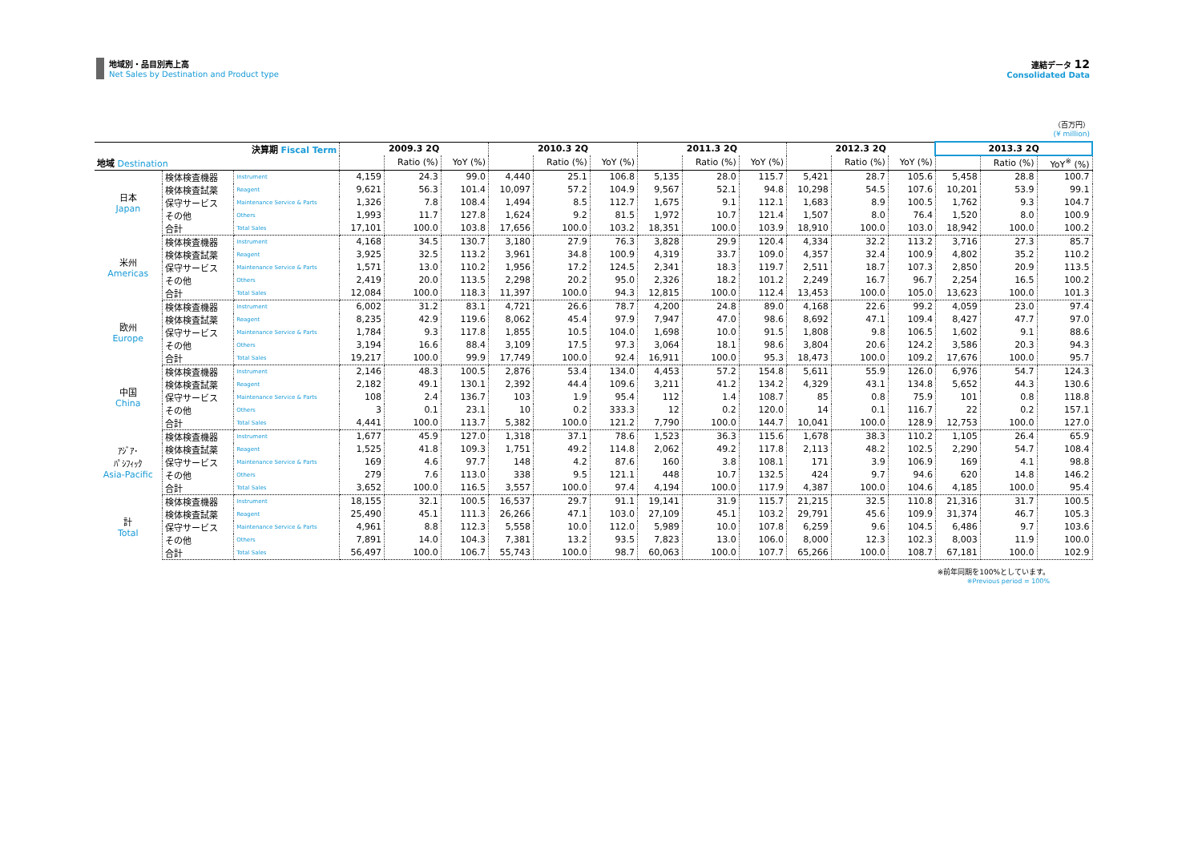地域別・品目別売上高
Net Sales by Destination and Product type
連結データ 12
Consolidated Data
（百万円）
(¥ million)
| 決算期 Fiscal Term | | | 2009.3 2Q | | | 2010.3 2Q | | | 2011.3 2Q | | | 2012.3 2Q | | | 2013.3 2Q | | |
| --- | --- | --- | --- | --- | --- | --- | --- | --- | --- | --- | --- | --- | --- | --- | --- | --- | --- |
| 地域 Destination | | | | Ratio (%) | YoY (%) | | Ratio (%) | YoY (%) | | Ratio (%) | YoY (%) | | Ratio (%) | YoY (%) | | Ratio (%) | YoY<sup>※</sup> (%) |
| 日本 Japan | 検体検査機器 | Instrument | 4,159 | 24.3 | 99.0 | 4,440 | 25.1 | 106.8 | 5,135 | 28.0 | 115.7 | 5,421 | 28.7 | 105.6 | 5,458 | 28.8 | 100.7 |
| | 検体検査試薬 | Reagent | 9,621 | 56.3 | 101.4 | 10,097 | 57.2 | 104.9 | 9,567 | 52.1 | 94.8 | 10,298 | 54.5 | 107.6 | 10,201 | 53.9 | 99.1 |
| | 保守サービス | Maintenance Service & Parts | 1,326 | 7.8 | 108.4 | 1,494 | 8.5 | 112.7 | 1,675 | 9.1 | 112.1 | 1,683 | 8.9 | 100.5 | 1,762 | 9.3 | 104.7 |
| | その他 | Others | 1,993 | 11.7 | 127.8 | 1,624 | 9.2 | 81.5 | 1,972 | 10.7 | 121.4 | 1,507 | 8.0 | 76.4 | 1,520 | 8.0 | 100.9 |
| | 合計 | Total Sales | 17,101 | 100.0 | 103.8 | 17,656 | 100.0 | 103.2 | 18,351 | 100.0 | 103.9 | 18,910 | 100.0 | 103.0 | 18,942 | 100.0 | 100.2 |
| 米州 Americas | 検体検査機器 | Instrument | 4,168 | 34.5 | 130.7 | 3,180 | 27.9 | 76.3 | 3,828 | 29.9 | 120.4 | 4,334 | 32.2 | 113.2 | 3,716 | 27.3 | 85.7 |
| | 検体検査試薬 | Reagent | 3,925 | 32.5 | 113.2 | 3,961 | 34.8 | 100.9 | 4,319 | 33.7 | 109.0 | 4,357 | 32.4 | 100.9 | 4,802 | 35.2 | 110.2 |
| | 保守サービス | Maintenance Service & Parts | 1,571 | 13.0 | 110.2 | 1,956 | 17.2 | 124.5 | 2,341 | 18.3 | 119.7 | 2,511 | 18.7 | 107.3 | 2,850 | 20.9 | 113.5 |
| | その他 | Others | 2,419 | 20.0 | 113.5 | 2,298 | 20.2 | 95.0 | 2,326 | 18.2 | 101.2 | 2,249 | 16.7 | 96.7 | 2,254 | 16.5 | 100.2 |
| | 合計 | Total Sales | 12,084 | 100.0 | 118.3 | 11,397 | 100.0 | 94.3 | 12,815 | 100.0 | 112.4 | 13,453 | 100.0 | 105.0 | 13,623 | 100.0 | 101.3 |
| 欧州 Europe | 検体検査機器 | Instrument | 6,002 | 31.2 | 83.1 | 4,721 | 26.6 | 78.7 | 4,200 | 24.8 | 89.0 | 4,168 | 22.6 | 99.2 | 4,059 | 23.0 | 97.4 |
| | 検体検査試薬 | Reagent | 8,235 | 42.9 | 119.6 | 8,062 | 45.4 | 97.9 | 7,947 | 47.0 | 98.6 | 8,692 | 47.1 | 109.4 | 8,427 | 47.7 | 97.0 |
| | 保守サービス | Maintenance Service & Parts | 1,784 | 9.3 | 117.8 | 1,855 | 10.5 | 104.0 | 1,698 | 10.0 | 91.5 | 1,808 | 9.8 | 106.5 | 1,602 | 9.1 | 88.6 |
| | その他 | Others | 3,194 | 16.6 | 88.4 | 3,109 | 17.5 | 97.3 | 3,064 | 18.1 | 98.6 | 3,804 | 20.6 | 124.2 | 3,586 | 20.3 | 94.3 |
| | 合計 | Total Sales | 19,217 | 100.0 | 99.9 | 17,749 | 100.0 | 92.4 | 16,911 | 100.0 | 95.3 | 18,473 | 100.0 | 109.2 | 17,676 | 100.0 | 95.7 |
| 中国 China | 検体検査機器 | Instrument | 2,146 | 48.3 | 100.5 | 2,876 | 53.4 | 134.0 | 4,453 | 57.2 | 154.8 | 5,611 | 55.9 | 126.0 | 6,976 | 54.7 | 124.3 |
| | 検体検査試薬 | Reagent | 2,182 | 49.1 | 130.1 | 2,392 | 44.4 | 109.6 | 3,211 | 41.2 | 134.2 | 4,329 | 43.1 | 134.8 | 5,652 | 44.3 | 130.6 |
| | 保守サービス | Maintenance Service & Parts | 108 | 2.4 | 136.7 | 103 | 1.9 | 95.4 | 112 | 1.4 | 108.7 | 85 | 0.8 | 75.9 | 101 | 0.8 | 118.8 |
| | その他 | Others | 3 | 0.1 | 23.1 | 10 | 0.2 | 333.3 | 12 | 0.2 | 120.0 | 14 | 0.1 | 116.7 | 22 | 0.2 | 157.1 |
| | 合計 | Total Sales | 4,441 | 100.0 | 113.7 | 5,382 | 100.0 | 121.2 | 7,790 | 100.0 | 144.7 | 10,041 | 100.0 | 128.9 | 12,753 | 100.0 | 127.0 |
| ｱｼﾞｱ･ ﾊﾟｼﾌｨｯｸ Asia-Pacific | 検体検査機器 | Instrument | 1,677 | 45.9 | 127.0 | 1,318 | 37.1 | 78.6 | 1,523 | 36.3 | 115.6 | 1,678 | 38.3 | 110.2 | 1,105 | 26.4 | 65.9 |
| | 検体検査試薬 | Reagent | 1,525 | 41.8 | 109.3 | 1,751 | 49.2 | 114.8 | 2,062 | 49.2 | 117.8 | 2,113 | 48.2 | 102.5 | 2,290 | 54.7 | 108.4 |
| | 保守サービス | Maintenance Service & Parts | 169 | 4.6 | 97.7 | 148 | 4.2 | 87.6 | 160 | 3.8 | 108.1 | 171 | 3.9 | 106.9 | 169 | 4.1 | 98.8 |
| | その他 | Others | 279 | 7.6 | 113.0 | 338 | 9.5 | 121.1 | 448 | 10.7 | 132.5 | 424 | 9.7 | 94.6 | 620 | 14.8 | 146.2 |
| | 合計 | Total Sales | 3,652 | 100.0 | 116.5 | 3,557 | 100.0 | 97.4 | 4,194 | 100.0 | 117.9 | 4,387 | 100.0 | 104.6 | 4,185 | 100.0 | 95.4 |
| 計 Total | 検体検査機器 | Instrument | 18,155 | 32.1 | 100.5 | 16,537 | 29.7 | 91.1 | 19,141 | 31.9 | 115.7 | 21,215 | 32.5 | 110.8 | 21,316 | 31.7 | 100.5 |
| | 検体検査試薬 | Reagent | 25,490 | 45.1 | 111.3 | 26,266 | 47.1 | 103.0 | 27,109 | 45.1 | 103.2 | 29,791 | 45.6 | 109.9 | 31,374 | 46.7 | 105.3 |
| | 保守サービス | Maintenance Service & Parts | 4,961 | 8.8 | 112.3 | 5,558 | 10.0 | 112.0 | 5,989 | 10.0 | 107.8 | 6,259 | 9.6 | 104.5 | 6,486 | 9.7 | 103.6 |
| | その他 | Others | 7,891 | 14.0 | 104.3 | 7,381 | 13.2 | 93.5 | 7,823 | 13.0 | 106.0 | 8,000 | 12.3 | 102.3 | 8,003 | 11.9 | 100.0 |
| | 合計 | Total Sales | 56,497 | 100.0 | 106.7 | 55,743 | 100.0 | 98.7 | 60,063 | 100.0 | 107.7 | 65,266 | 100.0 | 108.7 | 67,181 | 100.0 | 102.9 |
※前年同期を100%としています。
※Previous period = 100%